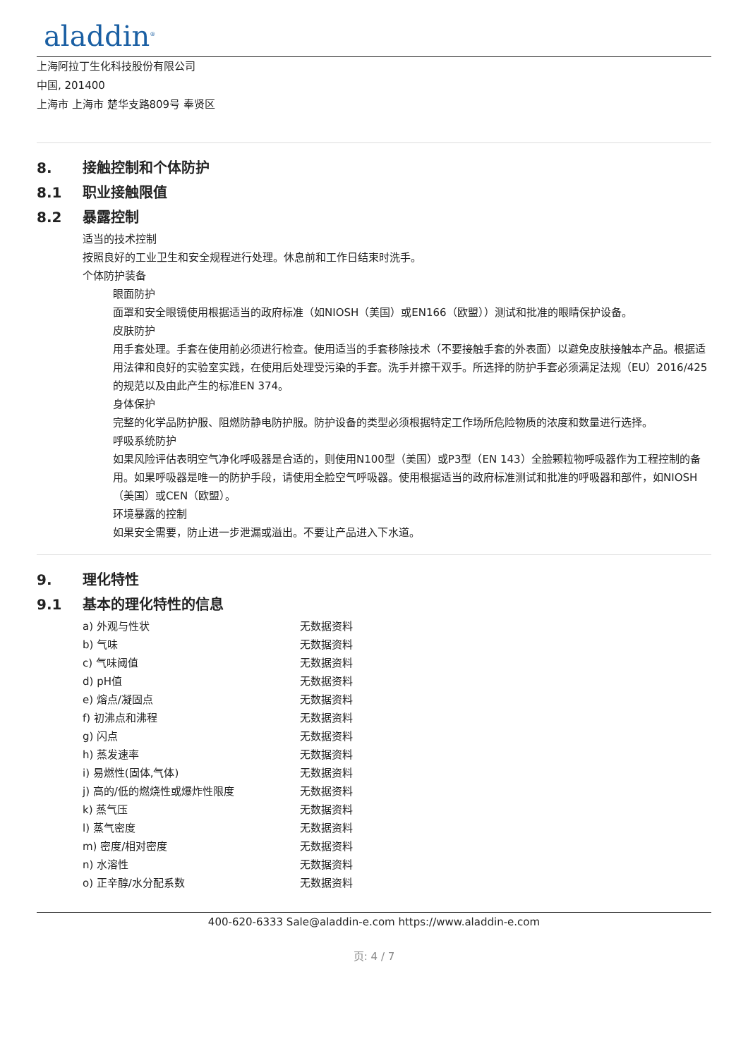aladdin<sup>®</sup>
上海阿拉丁生化科技股份有限公司
中国, 201400
上海市 上海市 楚华支路809号 奉贤区
8. 接触控制和个体防护
8.1 职业接触限值
8.2 暴露控制
适当的技术控制
按照良好的工业卫生和安全规程进行处理。休息前和工作日结束时洗手。
个体防护装备
眼面防护
面罩和安全眼镜使用根据适当的政府标准（如NIOSH（美国）或EN166（欧盟））测试和批准的眼睛保护设备。
皮肤防护
用手套处理。手套在使用前必须进行检查。使用适当的手套移除技术（不要接触手套的外表面）以避免皮肤接触本产品。根据适用法律和良好的实验室实践，在使用后处理受污染的手套。洗手并擦干双手。所选择的防护手套必须满足法规（EU）2016/425的规范以及由此产生的标准EN 374。
身体保护
完整的化学品防护服、阻燃防静电防护服。防护设备的类型必须根据特定工作场所危险物质的浓度和数量进行选择。
呼吸系统防护
如果风险评估表明空气净化呼吸器是合适的，则使用N100型（美国）或P3型（EN 143）全脸颗粒物呼吸器作为工程控制的备用。如果呼吸器是唯一的防护手段，请使用全脸空气呼吸器。使用根据适当的政府标准测试和批准的呼吸器和部件，如NIOSH（美国）或CEN（欧盟）。
环境暴露的控制
如果安全需要，防止进一步泄漏或溢出。不要让产品进入下水道。
9. 理化特性
9.1 基本的理化特性的信息
| a) 外观与性状 | 无数据资料 |
| b) 气味 | 无数据资料 |
| c) 气味阈值 | 无数据资料 |
| d) pH值 | 无数据资料 |
| e) 熔点/凝固点 | 无数据资料 |
| f) 初沸点和沸程 | 无数据资料 |
| g) 闪点 | 无数据资料 |
| h) 蒸发速率 | 无数据资料 |
| i) 易燃性(固体,气体) | 无数据资料 |
| j) 高的/低的燃烧性或爆炸性限度 | 无数据资料 |
| k) 蒸气压 | 无数据资料 |
| l) 蒸气密度 | 无数据资料 |
| m) 密度/相对密度 | 无数据资料 |
| n) 水溶性 | 无数据资料 |
| o) 正辛醇/水分配系数 | 无数据资料 |
400-620-6333 Sale@aladdin-e.com https://www.aladdin-e.com
页: 4 / 7